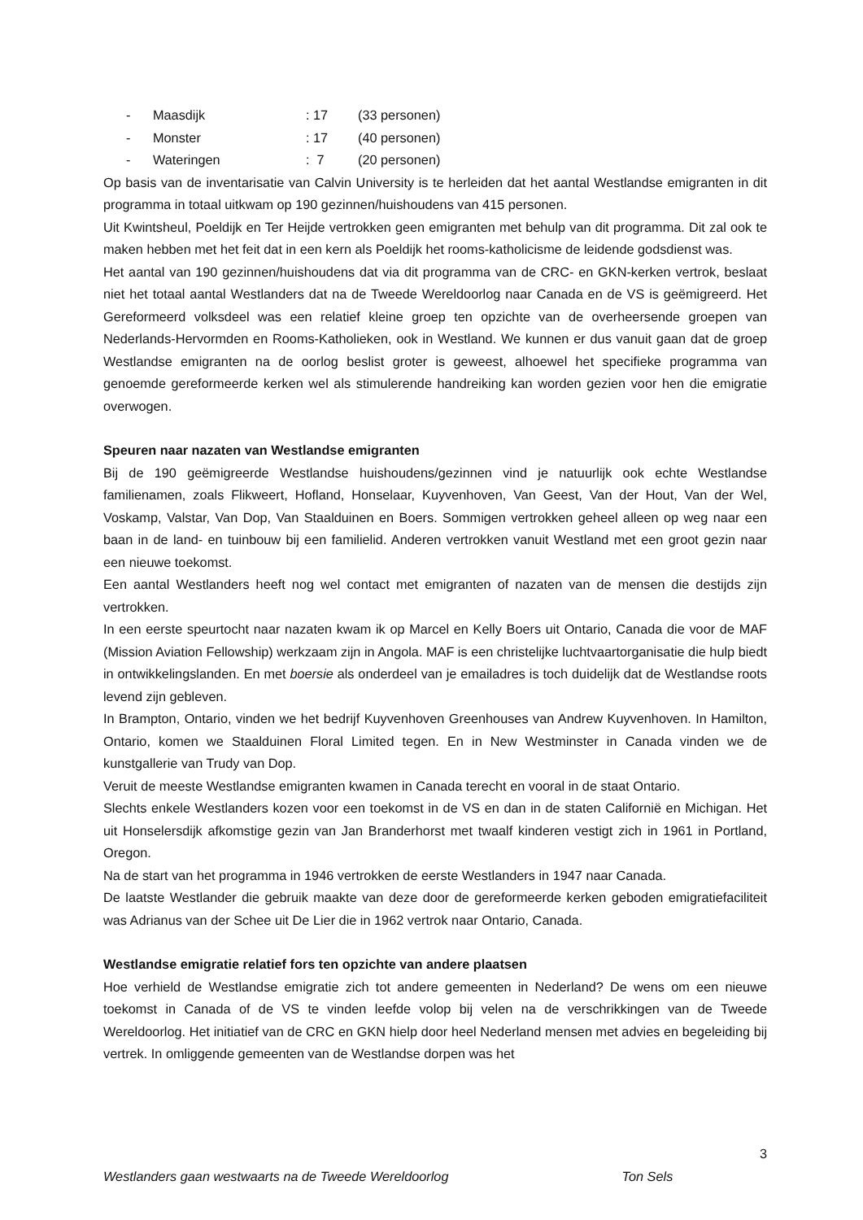- Maasdijk: 17 (33 personen)
- Monster: 17 (40 personen)
- Wateringen: 7 (20 personen)
Op basis van de inventarisatie van Calvin University is te herleiden dat het aantal Westlandse emigranten in dit programma in totaal uitkwam op 190 gezinnen/huishoudens van 415 personen.
Uit Kwintsheul, Poeldijk en Ter Heijde vertrokken geen emigranten met behulp van dit programma. Dit zal ook te maken hebben met het feit dat in een kern als Poeldijk het rooms-katholicisme de leidende godsdienst was.
Het aantal van 190 gezinnen/huishoudens dat via dit programma van de CRC- en GKN-kerken vertrok, beslaat niet het totaal aantal Westlanders dat na de Tweede Wereldoorlog naar Canada en de VS is geëmigreerd. Het Gereformeerd volksdeel was een relatief kleine groep ten opzichte van de overheersende groepen van Nederlands-Hervormden en Rooms-Katholieken, ook in Westland. We kunnen er dus vanuit gaan dat de groep Westlandse emigranten na de oorlog beslist groter is geweest, alhoewel het specifieke programma van genoemde gereformeerde kerken wel als stimulerende handreiking kan worden gezien voor hen die emigratie overwogen.
Speuren naar nazaten van Westlandse emigranten
Bij de 190 geëmigreerde Westlandse huishoudens/gezinnen vind je natuurlijk ook echte Westlandse familienamen, zoals Flikweert, Hofland, Honselaar, Kuyvenhoven, Van Geest, Van der Hout, Van der Wel, Voskamp, Valstar, Van Dop, Van Staalduinen en Boers. Sommigen vertrokken geheel alleen op weg naar een baan in de land- en tuinbouw bij een familielid. Anderen vertrokken vanuit Westland met een groot gezin naar een nieuwe toekomst.
Een aantal Westlanders heeft nog wel contact met emigranten of nazaten van de mensen die destijds zijn vertrokken.
In een eerste speurtocht naar nazaten kwam ik op Marcel en Kelly Boers uit Ontario, Canada die voor de MAF (Mission Aviation Fellowship) werkzaam zijn in Angola. MAF is een christelijke luchtvaartorganisatie die hulp biedt in ontwikkelingslanden. En met boersie als onderdeel van je emailadres is toch duidelijk dat de Westlandse roots levend zijn gebleven.
In Brampton, Ontario, vinden we het bedrijf Kuyvenhoven Greenhouses van Andrew Kuyvenhoven. In Hamilton, Ontario, komen we Staalduinen Floral Limited tegen. En in New Westminster in Canada vinden we de kunstgallerie van Trudy van Dop.
Veruit de meeste Westlandse emigranten kwamen in Canada terecht en vooral in de staat Ontario.
Slechts enkele Westlanders kozen voor een toekomst in de VS en dan in de staten Californië en Michigan. Het uit Honselersdijk afkomstige gezin van Jan Branderhorst met twaalf kinderen vestigt zich in 1961 in Portland, Oregon.
Na de start van het programma in 1946 vertrokken de eerste Westlanders in 1947 naar Canada.
De laatste Westlander die gebruik maakte van deze door de gereformeerde kerken geboden emigratiefaciliteit was Adrianus van der Schee uit De Lier die in 1962 vertrok naar Ontario, Canada.
Westlandse emigratie relatief fors ten opzichte van andere plaatsen
Hoe verhield de Westlandse emigratie zich tot andere gemeenten in Nederland? De wens om een nieuwe toekomst in Canada of de VS te vinden leefde volop bij velen na de verschrikkingen van de Tweede Wereldoorlog. Het initiatief van de CRC en GKN hielp door heel Nederland mensen met advies en begeleiding bij vertrek. In omliggende gemeenten van de Westlandse dorpen was het
3
Westlanders gaan westwaarts na de Tweede Wereldoorlog Ton Sels